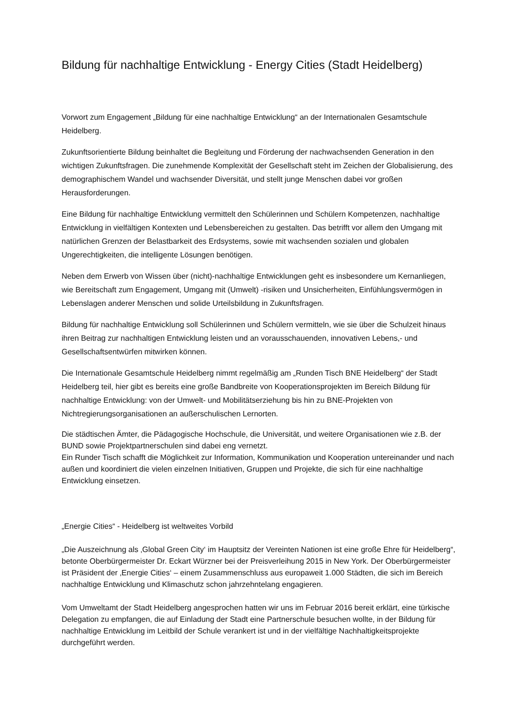Bildung für nachhaltige Entwicklung - Energy Cities (Stadt Heidelberg)
Vorwort zum Engagement „Bildung für eine nachhaltige Entwicklung“ an der Internationalen Gesamtschule Heidelberg.
Zukunftsorientierte Bildung beinhaltet die Begleitung und Förderung der nachwachsenden Generation in den wichtigen Zukunftsfragen. Die zunehmende Komplexität der Gesellschaft steht im Zeichen der Globalisierung, des demographischem Wandel und wachsender Diversität, und stellt junge Menschen dabei vor großen Herausforderungen.
Eine Bildung für nachhaltige Entwicklung vermittelt den Schülerinnen und Schülern Kompetenzen, nachhaltige Entwicklung in vielfältigen Kontexten und Lebensbereichen zu gestalten. Das betrifft vor allem den Umgang mit natürlichen Grenzen der Belastbarkeit des Erdsystems, sowie mit wachsenden sozialen und globalen Ungerechtigkeiten, die intelligente Lösungen benötigen.
Neben dem Erwerb von Wissen über (nicht)-nachhaltige Entwicklungen geht es insbesondere um Kernanliegen, wie Bereitschaft zum Engagement, Umgang mit (Umwelt) -risiken und Unsicherheiten, Einfühlungsvermögen in Lebenslagen anderer Menschen und solide Urteilsbildung in Zukunftsfragen.
Bildung für nachhaltige Entwicklung soll Schülerinnen und Schülern vermitteln, wie sie über die Schulzeit hinaus ihren Beitrag zur nachhaltigen Entwicklung leisten und an vorausschauenden, innovativen Lebens,- und Gesellschaftsentwürfen mitwirken können.
Die Internationale Gesamtschule Heidelberg nimmt regelmäßig am „Runden Tisch BNE Heidelberg“ der Stadt Heidelberg teil, hier gibt es bereits eine große Bandbreite von Kooperationsprojekten im Bereich Bildung für nachhaltige Entwicklung: von der Umwelt- und Mobilitätserziehung bis hin zu BNE-Projekten von Nichtregierungsorganisationen an außerschulischen Lernorten.
Die städtischen Ämter, die Pädagogische Hochschule, die Universität, und weitere Organisationen wie z.B. der BUND sowie Projektpartnerschulen sind dabei eng vernetzt.
Ein Runder Tisch schafft die Möglichkeit zur Information, Kommunikation und Kooperation untereinander und nach außen und koordiniert die vielen einzelnen Initiativen, Gruppen und Projekte, die sich für eine nachhaltige Entwicklung einsetzen.
„Energie Cities“ - Heidelberg ist weltweites Vorbild
„Die Auszeichnung als ‚Global Green City‘ im Hauptsitz der Vereinten Nationen ist eine große Ehre für Heidelberg“, betonte Oberbürgermeister Dr. Eckart Würzner bei der Preisverleihung 2015 in New York. Der Oberbürgermeister ist Präsident der ‚Energie Cities‘ – einem Zusammenschluss aus europaweit 1.000 Städten, die sich im Bereich nachhaltige Entwicklung und Klimaschutz schon jahrzehntelang engagieren.
Vom Umweltamt der Stadt Heidelberg angesprochen hatten wir uns im Februar 2016 bereit erklärt, eine türkische Delegation zu empfangen, die auf Einladung der Stadt eine Partnerschule besuchen wollte, in der Bildung für nachhaltige Entwicklung im Leitbild der Schule verankert ist und in der vielfältige Nachhaltigkeitsprojekte durchgeführt werden.